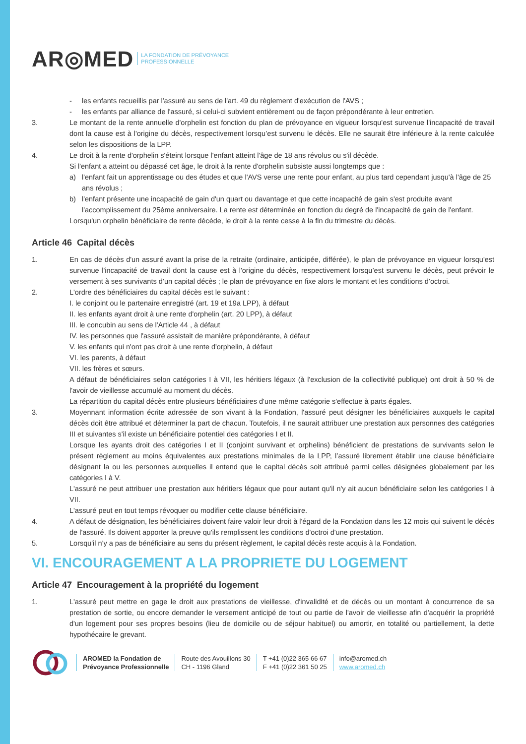AR◎MED LA FONDATION DE PRÉVOYANCE
PROFESSIONNELLE
- les enfants recueillis par l'assuré au sens de l'art. 49 du règlement d'exécution de l'AVS ;
- les enfants par alliance de l'assuré, si celui-ci subvient entièrement ou de façon prépondérante à leur entretien.
3. Le montant de la rente annuelle d'orphelin est fonction du plan de prévoyance en vigueur lorsqu'est survenue l'incapacité de travail dont la cause est à l'origine du décès, respectivement lorsqu’est survenu le décès. Elle ne saurait être inférieure à la rente calculée selon les dispositions de la LPP.
4. Le droit à la rente d'orphelin s'éteint lorsque l'enfant atteint l'âge de 18 ans révolus ou s'il décède.
Si l'enfant a atteint ou dépassé cet âge, le droit à la rente d'orphelin subsiste aussi longtemps que :
a) l'enfant fait un apprentissage ou des études et que l'AVS verse une rente pour enfant, au plus tard cependant jusqu'à l'âge de 25 ans révolus ;
b) l'enfant présente une incapacité de gain d'un quart ou davantage et que cette incapacité de gain s'est produite avant l'accomplissement du 25ème anniversaire. La rente est déterminée en fonction du degré de l'incapacité de gain de l'enfant.
Lorsqu'un orphelin bénéficiaire de rente décède, le droit à la rente cesse à la fin du trimestre du décès.
Article 46 Capital décès
1. En cas de décès d'un assuré avant la prise de la retraite (ordinaire, anticipée, différée), le plan de prévoyance en vigueur lorsqu'est survenue l'incapacité de travail dont la cause est à l'origine du décès, respectivement lorsqu’est survenu le décès, peut prévoir le versement à ses survivants d’un capital décès ; le plan de prévoyance en fixe alors le montant et les conditions d’octroi.
2. L'ordre des bénéficiaires du capital décès est le suivant :
I. le conjoint ou le partenaire enregistré (art. 19 et 19a LPP), à défaut
II. les enfants ayant droit à une rente d'orphelin (art. 20 LPP), à défaut
III. le concubin au sens de l'Article 44 , à défaut
IV. les personnes que l'assuré assistait de manière prépondérante, à défaut
V. les enfants qui n'ont pas droit à une rente d'orphelin, à défaut
VI. les parents, à défaut
VII. les frères et sœurs.
A défaut de bénéficiaires selon catégories I à VII, les héritiers légaux (à l'exclusion de la collectivité publique) ont droit à 50 % de l'avoir de vieillesse accumulé au moment du décès.
La répartition du capital décès entre plusieurs bénéficiaires d'une même catégorie s'effectue à parts égales.
3. Moyennant information écrite adressée de son vivant à la Fondation, l'assuré peut désigner les bénéficiaires auxquels le capital décès doit être attribué et déterminer la part de chacun. Toutefois, il ne saurait attribuer une prestation aux personnes des catégories III et suivantes s'il existe un bénéficiaire potentiel des catégories I et II.
Lorsque les ayants droit des catégories I et II (conjoint survivant et orphelins) bénéficient de prestations de survivants selon le présent règlement au moins équivalentes aux prestations minimales de la LPP, l’assuré librement établir une clause bénéficiaire désignant la ou les personnes auxquelles il entend que le capital décès soit attribué parmi celles désignées globalement par les catégories I à V.
L'assuré ne peut attribuer une prestation aux héritiers légaux que pour autant qu'il n'y ait aucun bénéficiaire selon les catégories I à VII.
L'assuré peut en tout temps révoquer ou modifier cette clause bénéficiaire.
4. A défaut de désignation, les bénéficiaires doivent faire valoir leur droit à l'égard de la Fondation dans les 12 mois qui suivent le décès de l'assuré. Ils doivent apporter la preuve qu'ils remplissent les conditions d'octroi d'une prestation.
5. Lorsqu'il n'y a pas de bénéficiaire au sens du présent règlement, le capital décès reste acquis à la Fondation.
VI. ENCOURAGEMENT A LA PROPRIETE DU LOGEMENT
Article 47 Encouragement à la propriété du logement
1. L'assuré peut mettre en gage le droit aux prestations de vieillesse, d'invalidité et de décès ou un montant à concurrence de sa prestation de sortie, ou encore demander le versement anticipé de tout ou partie de l'avoir de vieillesse afin d'acquérir la propriété d'un logement pour ses propres besoins (lieu de domicile ou de séjour habituel) ou amortir, en totalité ou partiellement, la dette hypothécaire le grevant.
AROMED la Fondation de
Prévoyance Professionnelle
Route des Avouillons 30
CH - 1196 Gland
T +41 (0)22 365 66 67
F +41 (0)22 361 50 25
info@aromed.ch
www.aromed.ch